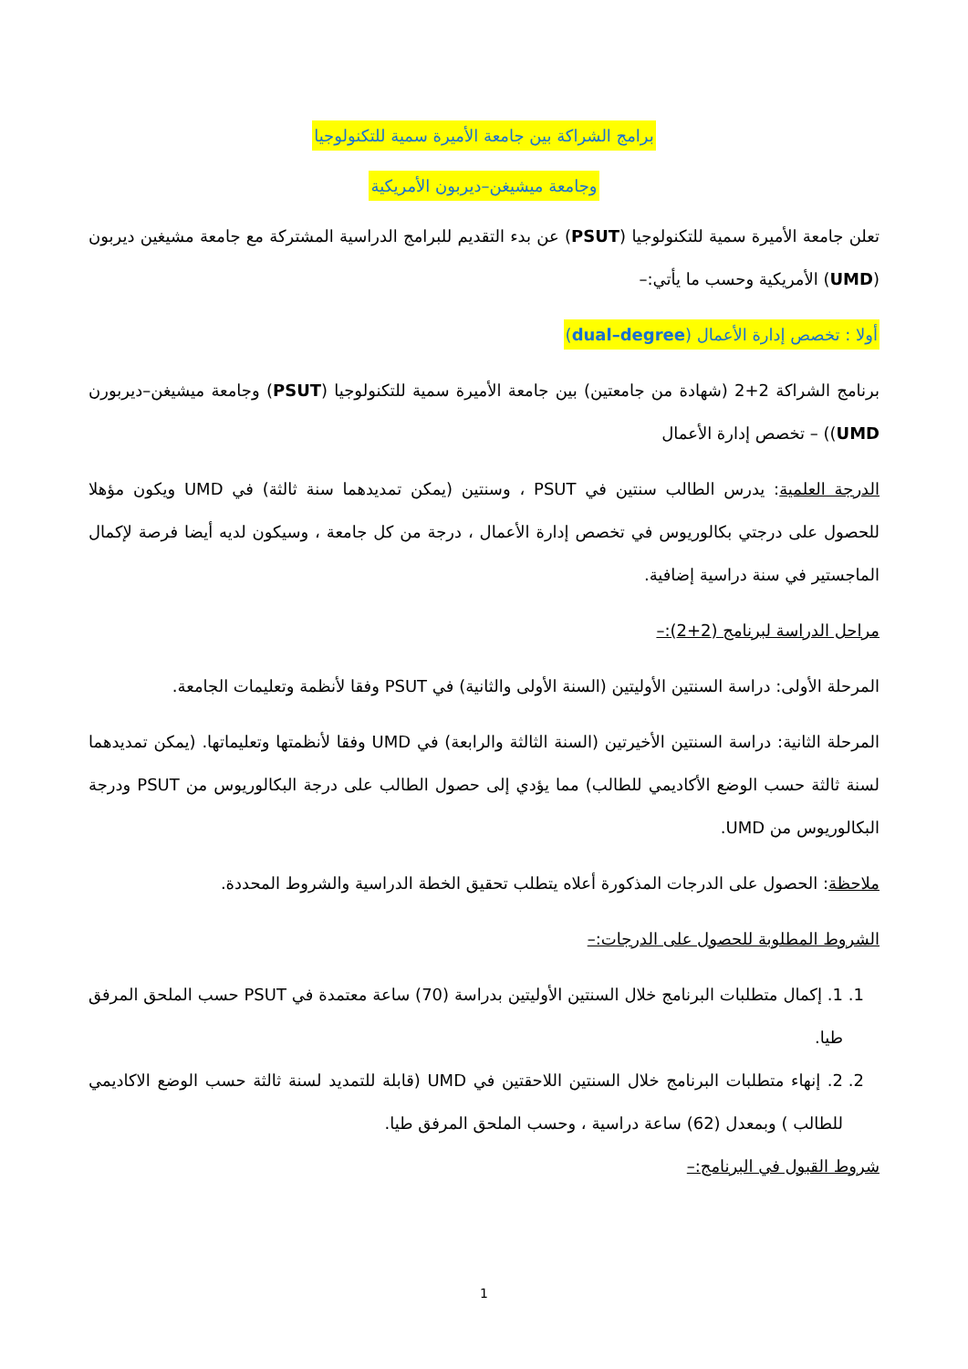برامج الشراكة بين جامعة الأميرة سمية للتكنولوجيا
وجامعة ميشيغن–ديربون الأمريكية
تعلن جامعة الأميرة سمية للتكنولوجيا (PSUT) عن بدء التقديم للبرامج الدراسية المشتركة مع جامعة مشيغين ديربون (UMD) الأمريكية وحسب ما يأتي:–
أولا : تخصص إدارة الأعمال (dual–degree)
برنامج الشراكة 2+2 (شهادة من جامعتين) بين جامعة الأميرة سمية للتكنولوجيا (PSUT) وجامعة ميشيغن–ديربورن UMD)) – تخصص إدارة الأعمال
الدرجة العلمية: يدرس الطالب سنتين في PSUT ، وسنتين (يمكن تمديدهما سنة ثالثة) في UMD ويكون مؤهلا للحصول على درجتي بكالوريوس في تخصص إدارة الأعمال ، درجة من كل جامعة ، وسيكون لديه أيضا فرصة لإكمال الماجستير في سنة دراسية إضافية.
مراحل الدراسة لبرنامج (2+2):–
المرحلة الأولى: دراسة السنتين الأوليتين (السنة الأولى والثانية) في PSUT وفقا لأنظمة وتعليمات الجامعة.
المرحلة الثانية: دراسة السنتين الأخيرتين (السنة الثالثة والرابعة) في UMD وفقا لأنظمتها وتعليماتها. (يمكن تمديدهما لسنة ثالثة حسب الوضع الأكاديمي للطالب) مما يؤدي إلى حصول الطالب على درجة البكالوريوس من PSUT ودرجة البكالوريوس من UMD.
ملاحظة: الحصول على الدرجات المذكورة أعلاه يتطلب تحقيق الخطة الدراسية والشروط المحددة.
الشروط المطلوبة للحصول على الدرجات:–
1. 1. إكمال متطلبات البرنامج خلال السنتين الأوليتين بدراسة (70) ساعة معتمدة في PSUT حسب الملحق المرفق طيا.
2. 2. إنهاء متطلبات البرنامج خلال السنتين اللاحقتين في UMD (قابلة للتمديد لسنة ثالثة حسب الوضع الاكاديمي للطالب ) وبمعدل (62) ساعة دراسية ، وحسب الملحق المرفق طيا.
شروط القبول في البرنامج:–
1